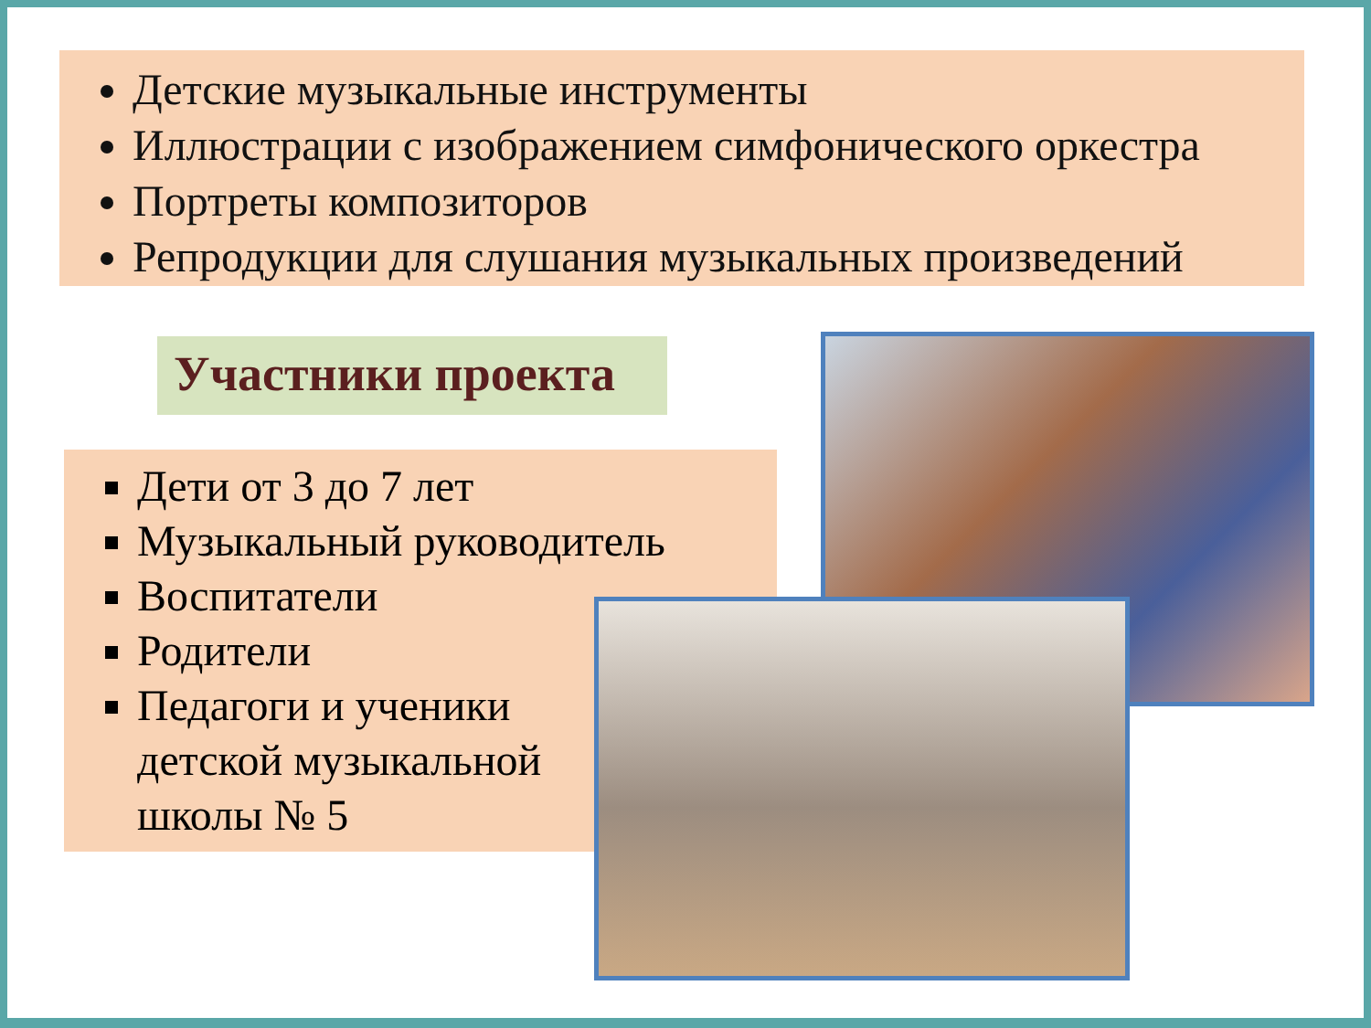Детские музыкальные инструменты
Иллюстрации с изображением симфонического оркестра
Портреты композиторов
Репродукции для слушания музыкальных произведений
Участники проекта
Дети от 3 до 7 лет
Музыкальный руководитель
Воспитатели
Родители
Педагоги и ученики
детской музыкальной
школы № 5